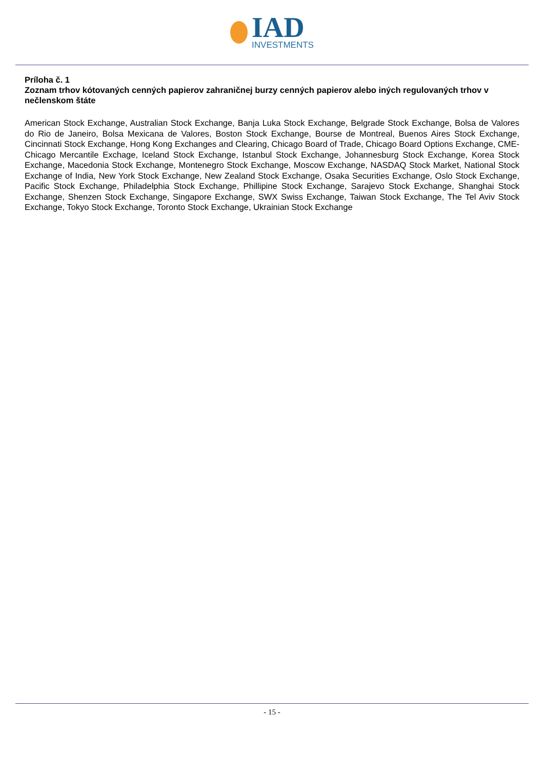IAD
INVESTMENTS
Príloha č. 1
Zoznam trhov kótovaných cenných papierov zahraničnej burzy cenných papierov alebo iných regulovaných trhov v nečlenskom štáte
American Stock Exchange, Australian Stock Exchange, Banja Luka Stock Exchange, Belgrade Stock Exchange, Bolsa de Valores do Rio de Janeiro, Bolsa Mexicana de Valores, Boston Stock Exchange, Bourse de Montreal, Buenos Aires Stock Exchange, Cincinnati Stock Exchange, Hong Kong Exchanges and Clearing, Chicago Board of Trade, Chicago Board Options Exchange, CME-Chicago Mercantile Exchage, Iceland Stock Exchange, Istanbul Stock Exchange, Johannesburg Stock Exchange, Korea Stock Exchange, Macedonia Stock Exchange, Montenegro Stock Exchange, Moscow Exchange, NASDAQ Stock Market, National Stock Exchange of India, New York Stock Exchange, New Zealand Stock Exchange, Osaka Securities Exchange, Oslo Stock Exchange, Pacific Stock Exchange, Philadelphia Stock Exchange, Phillipine Stock Exchange, Sarajevo Stock Exchange, Shanghai Stock Exchange, Shenzen Stock Exchange, Singapore Exchange, SWX Swiss Exchange, Taiwan Stock Exchange, The Tel Aviv Stock Exchange, Tokyo Stock Exchange, Toronto Stock Exchange, Ukrainian Stock Exchange
- 15 -